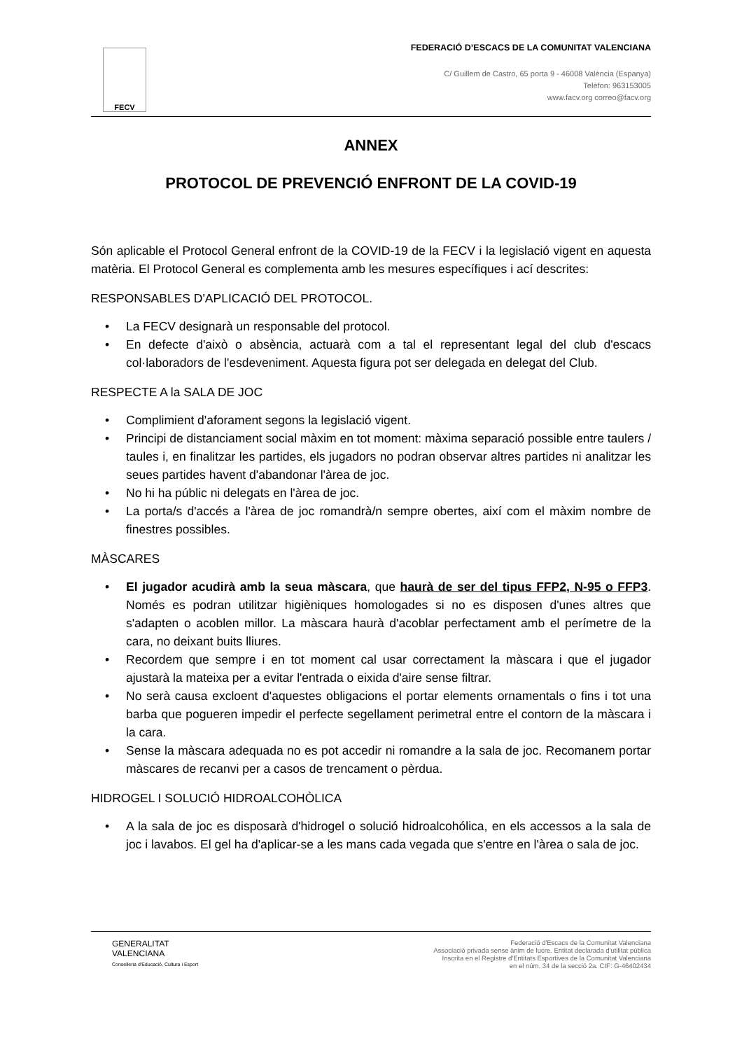FECV
FEDERACIÓ D’ESCACS DE LA COMUNITAT VALENCIANA
C/ Guillem de Castro, 65 porta 9 - 46008 València (Espanya)
Telèfon: 963153005
www.facv.org correo@facv.org
ANNEX
PROTOCOL DE PREVENCIÓ ENFRONT DE LA COVID-19
Són aplicable el Protocol General enfront de la COVID-19 de la FECV i la legislació vigent en aquesta matèria. El Protocol General es complementa amb les mesures específiques i ací descrites:
RESPONSABLES D'APLICACIÓ DEL PROTOCOL.
• La FECV designarà un responsable del protocol.
• En defecte d'això o absència, actuarà com a tal el representant legal del club d'escacs col·laboradors de l'esdeveniment. Aquesta figura pot ser delegada en delegat del Club.
RESPECTE A la SALA DE JOC
• Complimient d'aforament segons la legislació vigent.
• Principi de distanciament social màxim en tot moment: màxima separació possible entre taulers / taules i, en finalitzar les partides, els jugadors no podran observar altres partides ni analitzar les seues partides havent d'abandonar l'àrea de joc.
• No hi ha públic ni delegats en l'àrea de joc.
• La porta/s d'accés a l'àrea de joc romandrà/n sempre obertes, així com el màxim nombre de finestres possibles.
MÀSCARES
• El jugador acudirà amb la seua màscara, que haurà de ser del tipus FFP2, N-95 o FFP3. Només es podran utilitzar higièniques homologades si no es disposen d'unes altres que s'adapten o acoblen millor. La màscara haurà d'acoblar perfectament amb el perímetre de la cara, no deixant buits lliures.
• Recordem que sempre i en tot moment cal usar correctament la màscara i que el jugador ajustarà la mateixa per a evitar l'entrada o eixida d'aire sense filtrar.
• No serà causa excloent d'aquestes obligacions el portar elements ornamentals o fins i tot una barba que pogueren impedir el perfecte segellament perimetral entre el contorn de la màscara i la cara.
• Sense la màscara adequada no es pot accedir ni romandre a la sala de joc. Recomanem portar màscares de recanvi per a casos de trencament o pèrdua.
HIDROGEL I SOLUCIÓ HIDROALCOHÒLICA
• A la sala de joc es disposarà d'hidrogel o solució hidroalcohólica, en els accessos a la sala de joc i lavabos. El gel ha d'aplicar-se a les mans cada vegada que s'entre en l'àrea o sala de joc.
GENERALITAT
VALENCIANA
Conselleria d'Educació, Cultura i Esport
Federació d'Escacs de la Comunitat Valenciana
Associació privada sense ànim de lucre. Entitat declarada d'utilitat pública
Inscrita en el Registre d'Entitats Esportives de la Comunitat Valenciana
en el núm. 34 de la secció 2a. CIF: G-46402434